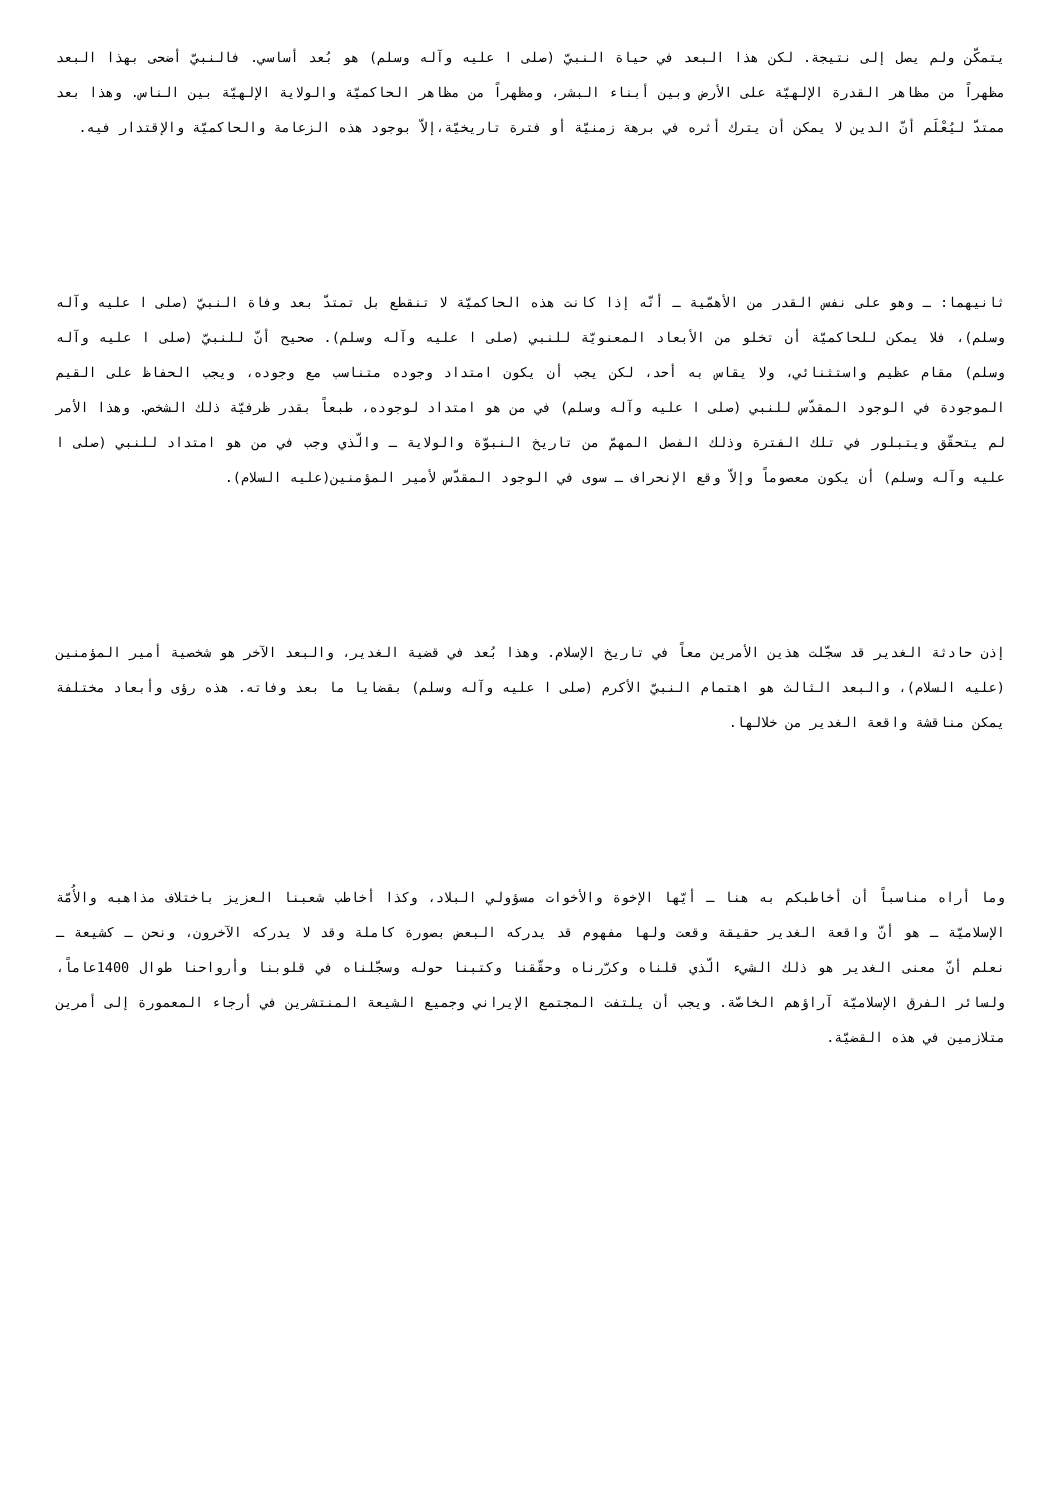يتمكّن ولم يصل إلى نتيجة. لكن هذا البعد في حياة النبيّ (صلى ا عليه وآله وسلم) هو بُعد أساسي. فالنبيّ أضحى بهذا البعد مظهراً من مظاهر القدرة الإلهيّة على الأرض وبين أبناء البشر، ومظهراً من مظاهر الحاكميّة والولاية الإلهيّة بين الناس. وهذا بعد ممتدّ ليُعْلَم أنّ الدين لا يمكن أن يترك أثره في برهة زمنيّة أو فترة تاريخيّة،إلاّ بوجود هذه الزعامة والحاكميّة والإقتدار فيه.
ثانيهما: ـ وهو على نفس القدر من الأهمّية ـ أنّه إذا كانت هذه الحاكميّة لا تنقطع بل تمتدّ بعد وفاة النبيّ (صلى ا عليه وآله وسلم)، فلا يمكن للحاكميّة أن تخلو من الأبعاد المعنويّة للنبي (صلى ا عليه وآله وسلم). صحيح أنّ للنبيّ (صلى ا عليه وآله وسلم) مقام عظيم واستثنائي، ولا يقاس به أحد، لكن يجب أن يكون امتداد وجوده متناسب مع وجوده، ويجب الحفاظ على القيم الموجودة في الوجود المقدّس للنبي (صلى ا عليه وآله وسلم) في من هو امتداد لوجوده، طبعاً بقدر ظرفيّة ذلك الشخص. وهذا الأمر لم يتحقّق ويتبلور في تلك الفترة وذلك الفصل المهمّ من تاريخ النبوّة والولاية ـ والّذي وجب في من هو امتداد للنبي (صلى ا عليه وآله وسلم) أن يكون معصوماً وإلاّ وقع الإنحراف ـ سوى في الوجود المقدّس لأمير المؤمنين(عليه السلام).
إذن حادثة الغدير قد سجّلت هذين الأمرين معاً في تاريخ الإسلام. وهذا بُعد في قضية الغدير، والبعد الآخر هو شخصية أمير المؤمنين (عليه السلام)، والبعد الثالث هو اهتمام النبيّ الأكرم (صلى ا عليه وآله وسلم) بقضايا ما بعد وفاته. هذه رؤى وأبعاد مختلفة يمكن مناقشة واقعة الغدير من خلالها.
وما أراه مناسباً أن أخاطبكم به هنا ـ أيّها الإخوة والأخوات مسؤولي البلاد، وكذا أخاطب شعبنا العزيز باختلاف مذاهبه والأُمّة الإسلاميّة ـ هو أنّ واقعة الغدير حقيقة وقعت ولها مفهوم قد يدركه البعض بصورة كاملة وقد لا يدركه الآخرون، ونحن ـ كشيعة ـ نعلم أنّ معنى الغدير هو ذلك الشيء الّذي قلناه وكرّرناه وحقّقنا وكتبنا حوله وسجّلناه في قلوبنا وأرواحنا طوال 1400عاماً، ولسائر الفرق الإسلاميّة آراؤهم الخاصّة. ويجب أن يلتفت المجتمع الإيراني وجميع الشيعة المنتشرين في أرجاء المعمورة إلى أمرين متلازمين في هذه القضيّة.